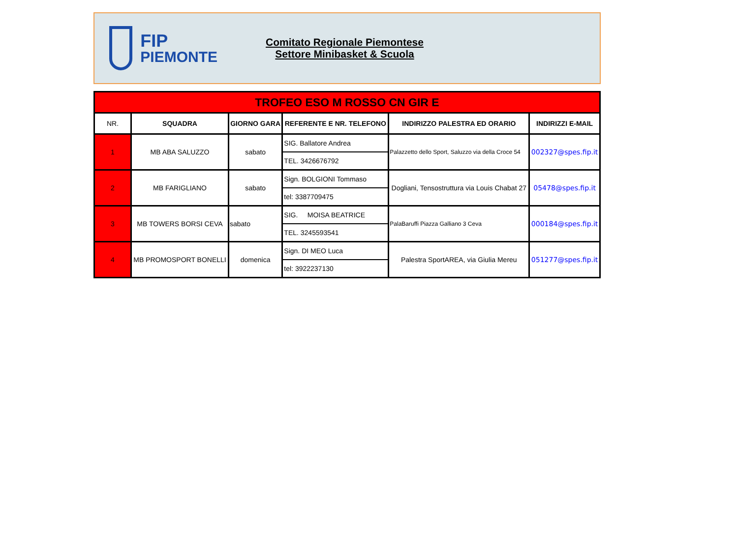FIP
PIEMONTE
Comitato Regionale Piemontese
Settore Minibasket & Scuola
| TROFEO ESO M ROSSO CN GIR E | | | | | |
| NR. | SQUADRA | GIORNO GARA | REFERENTE E NR. TELEFONO | INDIRIZZO PALESTRA ED ORARIO | INDIRIZZI E-MAIL |
| 1 | MB ABA SALUZZO | sabato | / SIG. Ballatore Andrea / / TEL. 3426676792 / | Palazzetto dello Sport, Saluzzo via della Croce 54 | 002327@spes.fip.it |
| 2 | MB FARIGLIANO | sabato | / Sign. BOLGIONI Tommaso / / tel: 3387709475 / | Dogliani, Tensostruttura via Louis Chabat 27 | 05478@spes.fip.it |
| 3 | MB TOWERS BORSI CEVA | sabato | / SIG. MOISA BEATRICE / / TEL. 3245593541 / | PalaBaruffi Piazza Galliano 3 Ceva | 000184@spes.fip.it |
| 4 | MB PROMOSPORT BONELLI | domenica | / Sign. DI MEO Luca / / tel: 3922237130 / | Palestra SportAREA, via Giulia Mereu | 051277@spes.fip.it |